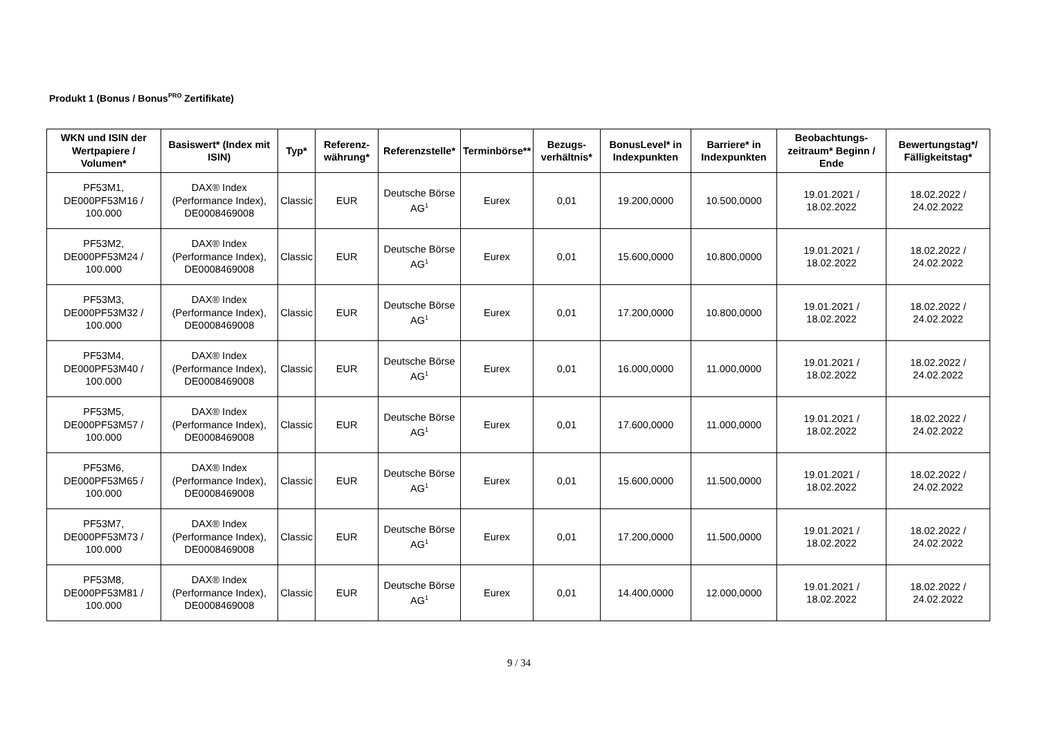Produkt 1 (Bonus / Bonus<sup>PRO</sup> Zertifikate)
| WKN und ISIN der Wertpapiere / Volumen* | Basiswert* (Index mit ISIN) | Typ* | Referenz-währung* | Referenzstelle* | Terminbörse** | Bezugs-verhältnis* | BonusLevel* in Indexpunkten | Barriere* in Indexpunkten | Beobachtungs-zeitraum* Beginn / Ende | Bewertungstag*/ Fälligkeitstag* |
| --- | --- | --- | --- | --- | --- | --- | --- | --- | --- | --- |
| PF53M1, DE000PF53M16 / 100.000 | DAX® Index (Performance Index), DE0008469008 | Classic | EUR | Deutsche Börse AG<sup>1</sup> | Eurex | 0,01 | 19.200,0000 | 10.500,0000 | 19.01.2021 / 18.02.2022 | 18.02.2022 / 24.02.2022 |
| PF53M2, DE000PF53M24 / 100.000 | DAX® Index (Performance Index), DE0008469008 | Classic | EUR | Deutsche Börse AG<sup>1</sup> | Eurex | 0,01 | 15.600,0000 | 10.800,0000 | 19.01.2021 / 18.02.2022 | 18.02.2022 / 24.02.2022 |
| PF53M3, DE000PF53M32 / 100.000 | DAX® Index (Performance Index), DE0008469008 | Classic | EUR | Deutsche Börse AG<sup>1</sup> | Eurex | 0,01 | 17.200,0000 | 10.800,0000 | 19.01.2021 / 18.02.2022 | 18.02.2022 / 24.02.2022 |
| PF53M4, DE000PF53M40 / 100.000 | DAX® Index (Performance Index), DE0008469008 | Classic | EUR | Deutsche Börse AG<sup>1</sup> | Eurex | 0,01 | 16.000,0000 | 11.000,0000 | 19.01.2021 / 18.02.2022 | 18.02.2022 / 24.02.2022 |
| PF53M5, DE000PF53M57 / 100.000 | DAX® Index (Performance Index), DE0008469008 | Classic | EUR | Deutsche Börse AG<sup>1</sup> | Eurex | 0,01 | 17.600,0000 | 11.000,0000 | 19.01.2021 / 18.02.2022 | 18.02.2022 / 24.02.2022 |
| PF53M6, DE000PF53M65 / 100.000 | DAX® Index (Performance Index), DE0008469008 | Classic | EUR | Deutsche Börse AG<sup>1</sup> | Eurex | 0,01 | 15.600,0000 | 11.500,0000 | 19.01.2021 / 18.02.2022 | 18.02.2022 / 24.02.2022 |
| PF53M7, DE000PF53M73 / 100.000 | DAX® Index (Performance Index), DE0008469008 | Classic | EUR | Deutsche Börse AG<sup>1</sup> | Eurex | 0,01 | 17.200,0000 | 11.500,0000 | 19.01.2021 / 18.02.2022 | 18.02.2022 / 24.02.2022 |
| PF53M8, DE000PF53M81 / 100.000 | DAX® Index (Performance Index), DE0008469008 | Classic | EUR | Deutsche Börse AG<sup>1</sup> | Eurex | 0,01 | 14.400,0000 | 12.000,0000 | 19.01.2021 / 18.02.2022 | 18.02.2022 / 24.02.2022 |
9 / 34